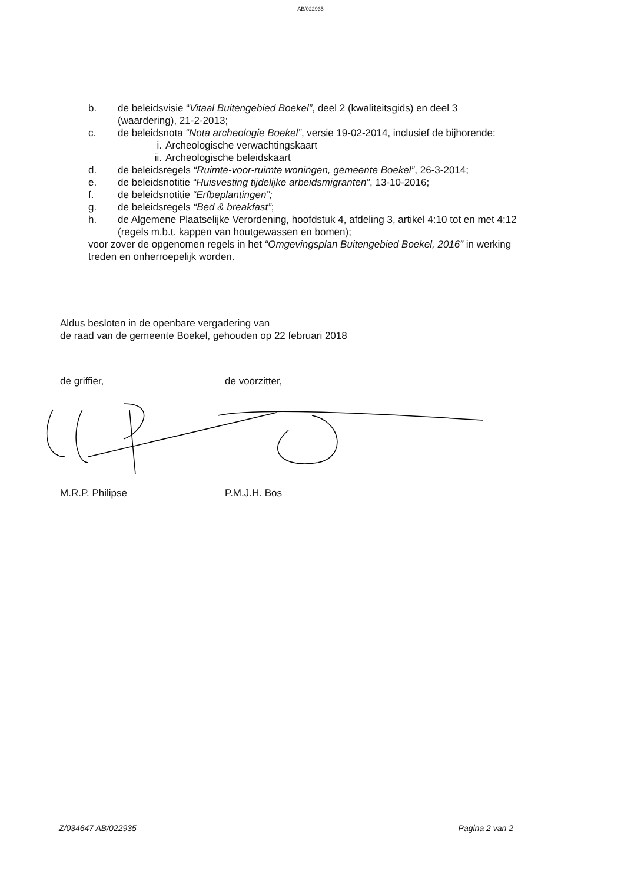AB/022935
b. de beleidsvisie “Vitaal Buitengebied Boekel”, deel 2 (kwaliteitsgids) en deel 3 (waardering), 21-2-2013;
c. de beleidsnota “Nota archeologie Boekel”, versie 19-02-2014, inclusief de bijhorende:
i. Archeologische verwachtingskaart
ii. Archeologische beleidskaart
d. de beleidsregels “Ruimte-voor-ruimte woningen, gemeente Boekel”, 26-3-2014;
e. de beleidsnotitie “Huisvesting tijdelijke arbeidsmigranten”, 13-10-2016;
f. de beleidsnotitie “Erfbeplantingen”;
g. de beleidsregels “Bed & breakfast”;
h. de Algemene Plaatselijke Verordening, hoofdstuk 4, afdeling 3, artikel 4:10 tot en met 4:12 (regels m.b.t. kappen van houtgewassen en bomen);
voor zover de opgenomen regels in het “Omgevingsplan Buitengebied Boekel, 2016” in werking treden en onherroepelijk worden.
Aldus besloten in de openbare vergadering van
de raad van de gemeente Boekel, gehouden op 22 februari 2018
de griffier, de voorzitter,
M.R.P. Philipse P.M.J.H. Bos
Z/034647 AB/022935 Pagina 2 van 2